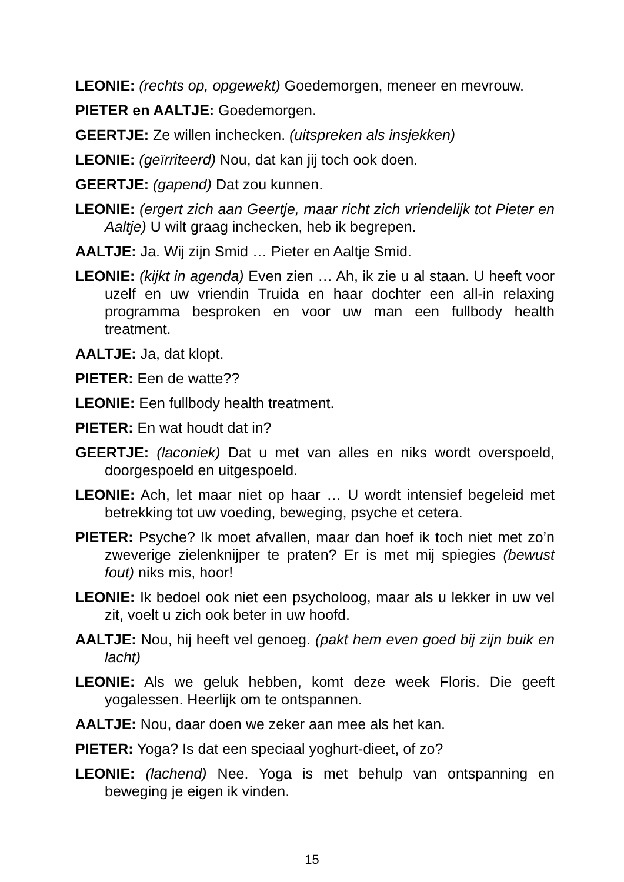LEONIE: (rechts op, opgewekt) Goedemorgen, meneer en mevrouw.
PIETER en AALTJE: Goedemorgen.
GEERTJE: Ze willen inchecken. (uitspreken als insjekken)
LEONIE: (geïrriteerd) Nou, dat kan jij toch ook doen.
GEERTJE: (gapend) Dat zou kunnen.
LEONIE: (ergert zich aan Geertje, maar richt zich vriendelijk tot Pieter en Aaltje) U wilt graag inchecken, heb ik begrepen.
AALTJE: Ja. Wij zijn Smid … Pieter en Aaltje Smid.
LEONIE: (kijkt in agenda) Even zien … Ah, ik zie u al staan. U heeft voor uzelf en uw vriendin Truida en haar dochter een all-in relaxing programma besproken en voor uw man een fullbody health treatment.
AALTJE: Ja, dat klopt.
PIETER: Een de watte??
LEONIE: Een fullbody health treatment.
PIETER: En wat houdt dat in?
GEERTJE: (laconiek) Dat u met van alles en niks wordt overspoeld, doorgespoeld en uitgespoeld.
LEONIE: Ach, let maar niet op haar … U wordt intensief begeleid met betrekking tot uw voeding, beweging, psyche et cetera.
PIETER: Psyche? Ik moet afvallen, maar dan hoef ik toch niet met zo’n zweverige zielenknijper te praten? Er is met mij spiegies (bewust fout) niks mis, hoor!
LEONIE: Ik bedoel ook niet een psycholoog, maar als u lekker in uw vel zit, voelt u zich ook beter in uw hoofd.
AALTJE: Nou, hij heeft vel genoeg. (pakt hem even goed bij zijn buik en lacht)
LEONIE: Als we geluk hebben, komt deze week Floris. Die geeft yogalessen. Heerlijk om te ontspannen.
AALTJE: Nou, daar doen we zeker aan mee als het kan.
PIETER: Yoga? Is dat een speciaal yoghurt-dieet, of zo?
LEONIE: (lachend) Nee. Yoga is met behulp van ontspanning en beweging je eigen ik vinden.
15